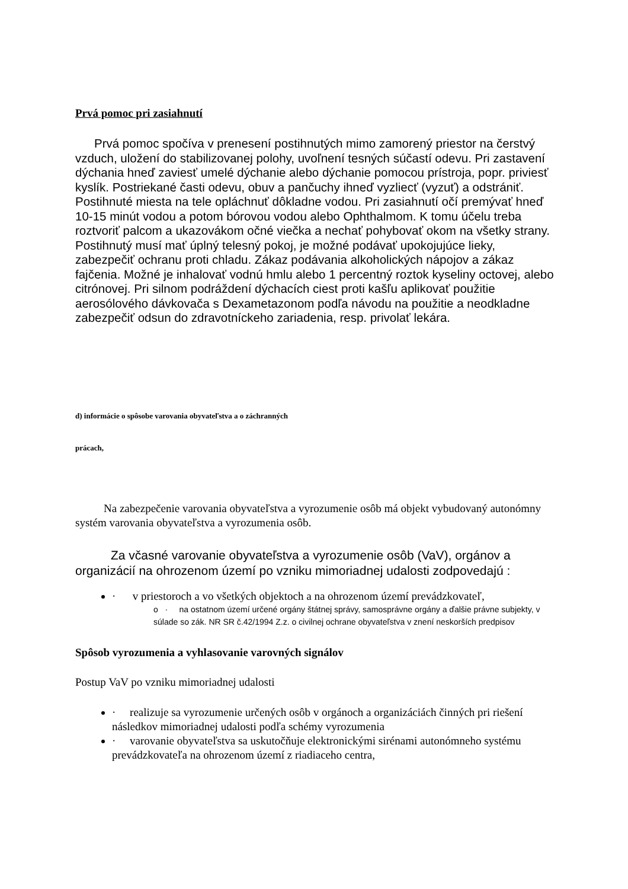Prvá pomoc pri zasiahnutí
Prvá pomoc spočíva v prenesení postihnutých mimo zamorený priestor na čerstvý vzduch, uložení do stabilizovanej polohy, uvoľnení tesných súčastí odevu. Pri zastavení dýchania hneď zaviesť umelé dýchanie alebo dýchanie pomocou prístroja, popr. priviesť kyslík. Postriekané časti odevu, obuv a pančuchy ihneď vyzliecť (vyzuť) a odstrániť. Postihnuté miesta na tele opláchnuť dôkladne vodou. Pri zasiahnutí očí premývať hneď 10-15 minút vodou a potom bórovou vodou alebo Ophthalmom. K tomu účelu treba roztvoriť palcom a ukazovákom očné viečka a nechať pohybovať okom na všetky strany. Postihnutý musí mať úplný telesný pokoj, je možné podávať upokojujúce lieky, zabezpečiť ochranu proti chladu. Zákaz podávania alkoholických nápojov a zákaz fajčenia. Možné je inhalovať vodnú hmlu alebo 1 percentný roztok kyseliny octovej, alebo citrónovej. Pri silnom podráždení dýchacích ciest proti kašľu aplikovať použitie aerosólového dávkovača s Dexametazonom podľa návodu na použitie a neodkladne zabezpečiť odsun do zdravotníckeho zariadenia, resp. privolať lekára.
d) informácie o spôsobe varovania obyvateľstva a o záchranných
prácach,
Na zabezpečenie varovania obyvateľstva a vyrozumenie osôb má objekt vybudovaný autonómny systém varovania obyvateľstva a vyrozumenia osôb.
Za včasné varovanie obyvateľstva a vyrozumenie osôb (VaV), orgánov a organizácií na ohrozenom území po vzniku mimoriadnej udalosti zodpovedajú :
· v priestoroch a vo všetkých objektoch a na ohrozenom území prevádzkovateľ,
o · na ostatnom území určené orgány štátnej správy, samosprávne orgány a ďalšie právne subjekty, v súlade so zák. NR SR č.42/1994 Z.z. o civilnej ochrane obyvateľstva v znení neskorších predpisov
Spôsob vyrozumenia a vyhlasovanie varovných signálov
Postup VaV po vzniku mimoriadnej udalosti
· realizuje sa vyrozumenie určených osôb v orgánoch a organizáciách činných pri riešení následkov mimoriadnej udalosti podľa schémy vyrozumenia
· varovanie obyvateľstva sa uskutočňuje elektronickými sirénami autonómneho systému prevádzkovateľa na ohrozenom území z riadiaceho centra,